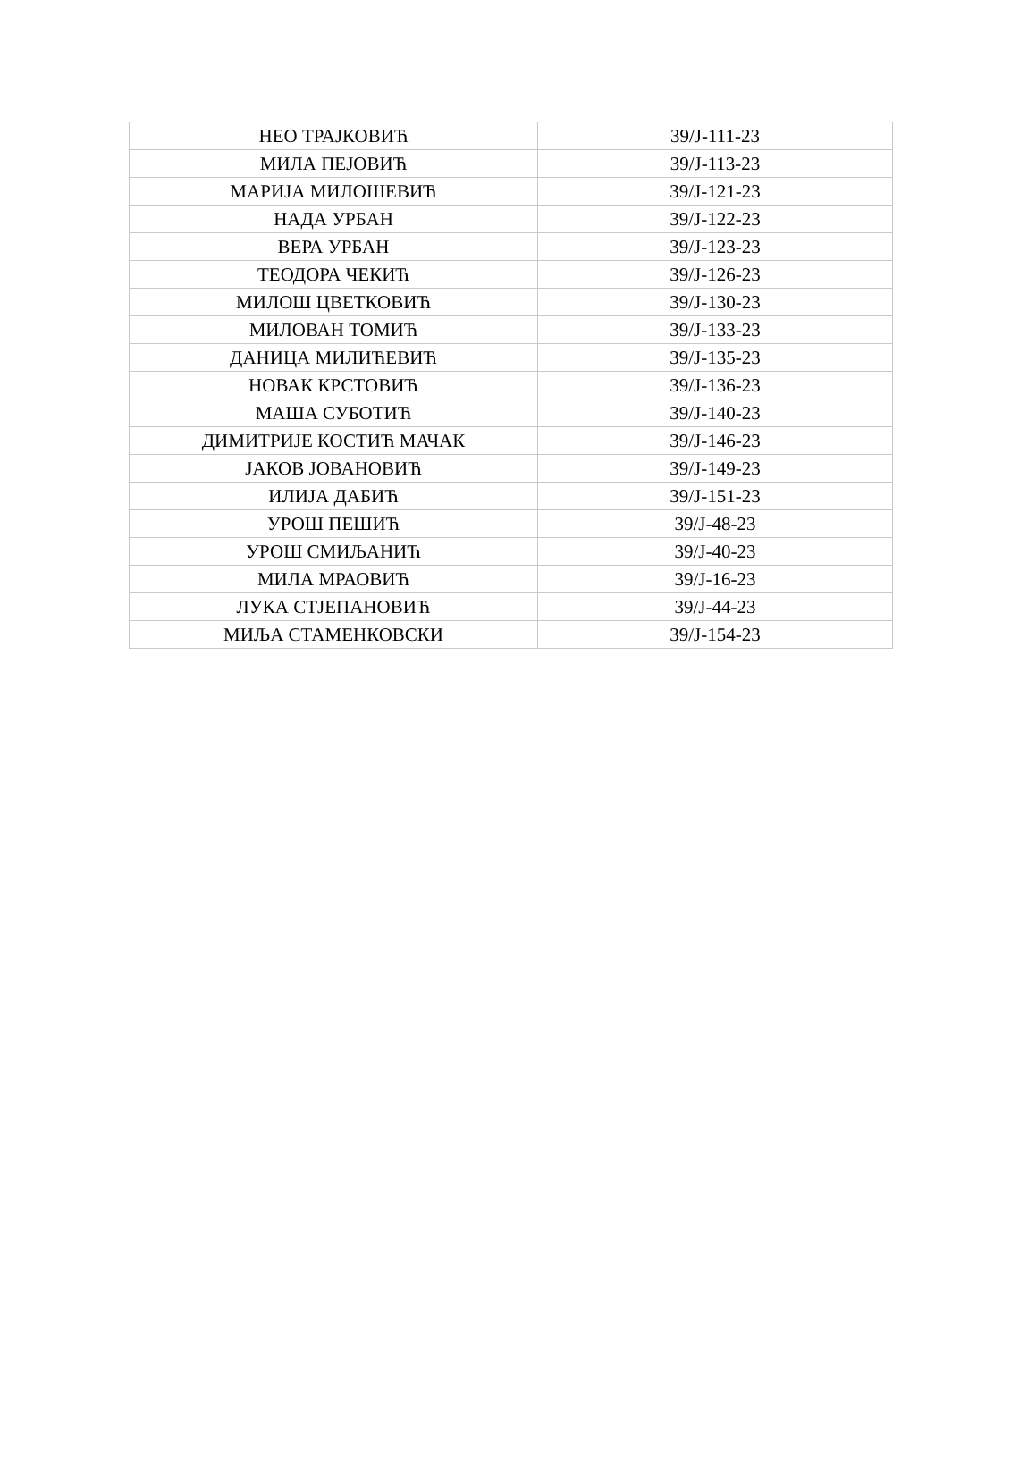| НЕО ТРАЈКОВИЋ | 39/J-111-23 |
| МИЛА ПЕЈОВИЋ | 39/J-113-23 |
| МАРИЈА МИЛОШЕВИЋ | 39/J-121-23 |
| НАДА УРБАН | 39/J-122-23 |
| ВЕРА УРБАН | 39/J-123-23 |
| ТЕОДОРА ЧЕКИЋ | 39/J-126-23 |
| МИЛОШ ЦВЕТКОВИЋ | 39/J-130-23 |
| МИЛОВАН ТОМИЋ | 39/J-133-23 |
| ДАНИЦА МИЛИЋЕВИЋ | 39/J-135-23 |
| НОВАК КРСТОВИЋ | 39/J-136-23 |
| МАША СУБОТИЋ | 39/J-140-23 |
| ДИМИТРИЈЕ КОСТИЋ МАЧАК | 39/J-146-23 |
| ЈАКОВ ЈОВАНОВИЋ | 39/J-149-23 |
| ИЛИЈА ДАБИЋ | 39/J-151-23 |
| УРОШ ПЕШИЋ | 39/J-48-23 |
| УРОШ СМИЉАНИЋ | 39/J-40-23 |
| МИЛА МРАОВИЋ | 39/J-16-23 |
| ЛУКА СТЈЕПАНОВИЋ | 39/J-44-23 |
| МИЉА СТАМЕНКОВСКИ | 39/J-154-23 |